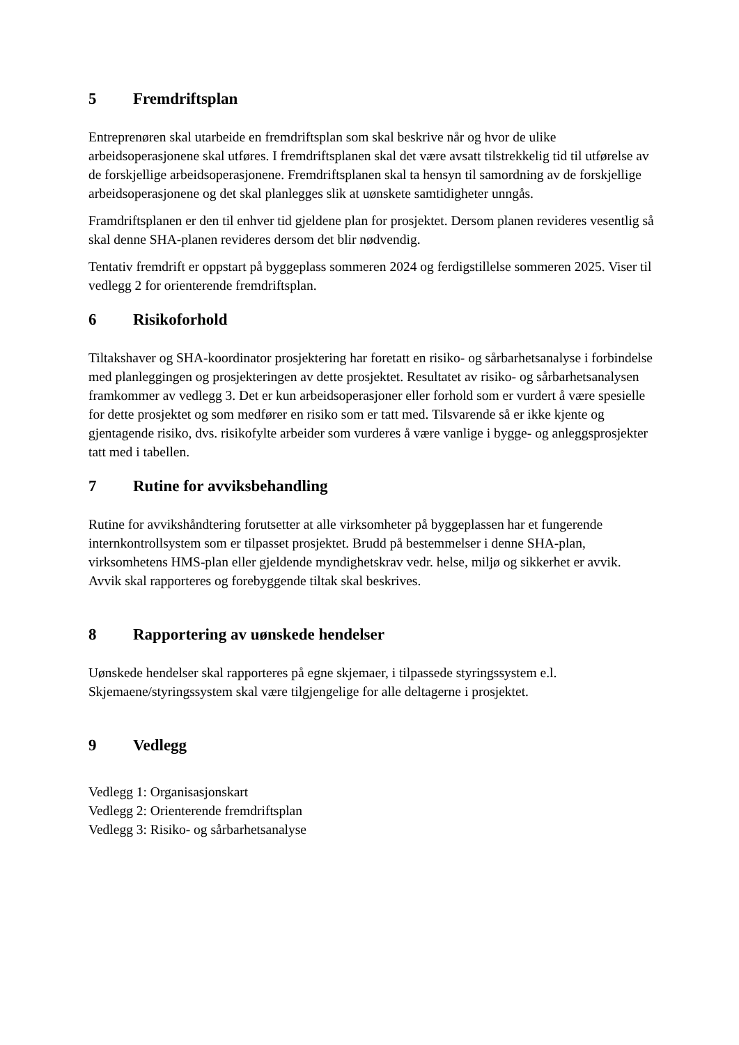5 Fremdriftsplan
Entreprenøren skal utarbeide en fremdriftsplan som skal beskrive når og hvor de ulike arbeidsoperasjonene skal utføres. I fremdriftsplanen skal det være avsatt tilstrekkelig tid til utførelse av de forskjellige arbeidsoperasjonene. Fremdriftsplanen skal ta hensyn til samordning av de forskjellige arbeidsoperasjonene og det skal planlegges slik at uønskete samtidigheter unngås.
Framdriftsplanen er den til enhver tid gjeldene plan for prosjektet. Dersom planen revideres vesentlig så skal denne SHA-planen revideres dersom det blir nødvendig.
Tentativ fremdrift er oppstart på byggeplass sommeren 2024 og ferdigstillelse sommeren 2025. Viser til vedlegg 2 for orienterende fremdriftsplan.
6 Risikoforhold
Tiltakshaver og SHA-koordinator prosjektering har foretatt en risiko- og sårbarhetsanalyse i forbindelse med planleggingen og prosjekteringen av dette prosjektet. Resultatet av risiko- og sårbarhetsanalysen framkommer av vedlegg 3. Det er kun arbeidsoperasjoner eller forhold som er vurdert å være spesielle for dette prosjektet og som medfører en risiko som er tatt med. Tilsvarende så er ikke kjente og gjentagende risiko, dvs. risikofylte arbeider som vurderes å være vanlige i bygge- og anleggsprosjekter tatt med i tabellen.
7 Rutine for avviksbehandling
Rutine for avvikshåndtering forutsetter at alle virksomheter på byggeplassen har et fungerende internkontrollsystem som er tilpasset prosjektet. Brudd på bestemmelser i denne SHA-plan, virksomhetens HMS-plan eller gjeldende myndighetskrav vedr. helse, miljø og sikkerhet er avvik. Avvik skal rapporteres og forebyggende tiltak skal beskrives.
8 Rapportering av uønskede hendelser
Uønskede hendelser skal rapporteres på egne skjemaer, i tilpassede styringssystem e.l. Skjemaene/styringssystem skal være tilgjengelige for alle deltagerne i prosjektet.
9 Vedlegg
Vedlegg 1: Organisasjonskart
Vedlegg 2: Orienterende fremdriftsplan
Vedlegg 3: Risiko- og sårbarhetsanalyse